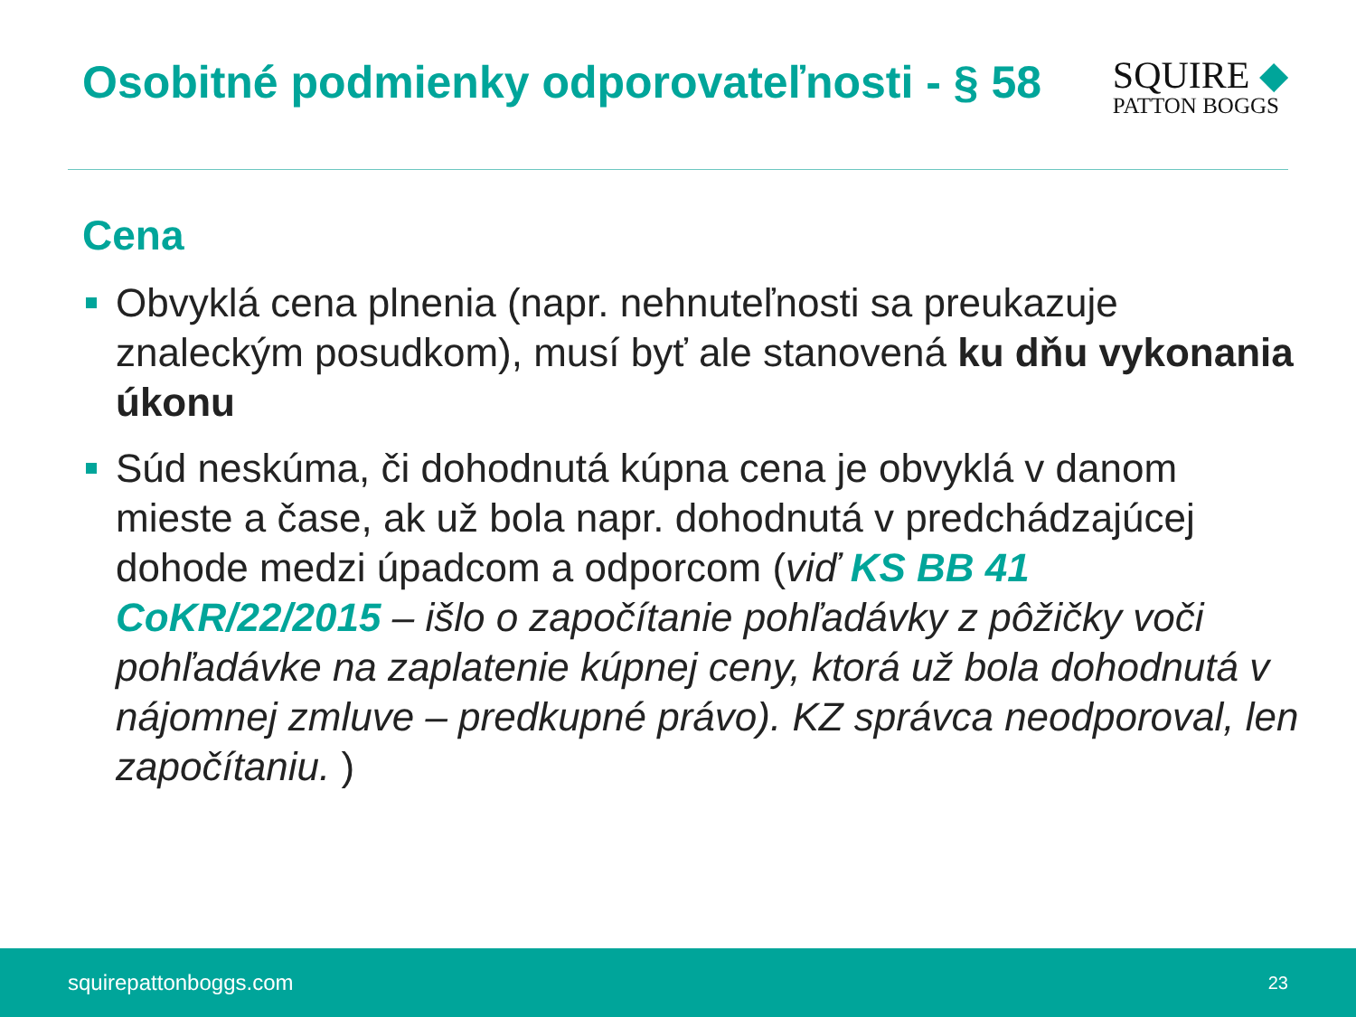Osobitné podmienky odporovateľnosti - § 58
SQUIRE ◆
PATTON BOGGS
Cena
Obvyklá cena plnenia (napr. nehnuteľnosti sa preukazuje znaleckým posudkom), musí byť ale stanovená ku dňu vykonania úkonu
Súd neskúma, či dohodnutá kúpna cena je obvyklá v danom mieste a čase, ak už bola napr. dohodnutá v predchádzajúcej dohode medzi úpadcom a odporcom (viď KS BB 41 CoKR/22/2015 – išlo o započítanie pohľadávky z pôžičky voči pohľadávke na zaplatenie kúpnej ceny, ktorá už bola dohodnutá v nájomnej zmluve – predkupné právo). KZ správca neodporoval, len započítaniu. )
squirepattonboggs.com 23